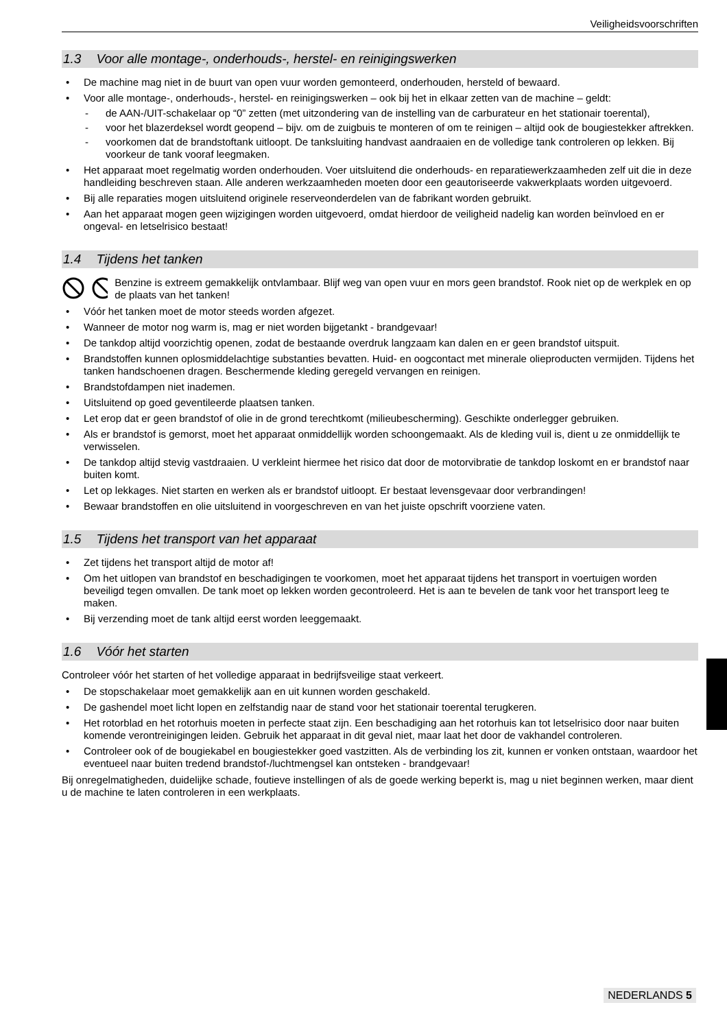Veiligheidsvoorschriften
1.3 Voor alle montage-, onderhouds-, herstel- en reinigingswerken
• De machine mag niet in de buurt van open vuur worden gemonteerd, onderhouden, hersteld of bewaard.
• Voor alle montage-, onderhouds-, herstel- en reinigingswerken – ook bij het in elkaar zetten van de machine – geldt:
- de AAN-/UIT-schakelaar op “0” zetten (met uitzondering van de instelling van de carburateur en het stationair toerental),
- voor het blazerdeksel wordt geopend – bijv. om de zuigbuis te monteren of om te reinigen – altijd ook de bougiestekker aftrekken.
- voorkomen dat de brandstoftank uitloopt. De tanksluiting handvast aandraaien en de volledige tank controleren op lekken. Bij voorkeur de tank vooraf leegmaken.
• Het apparaat moet regelmatig worden onderhouden. Voer uitsluitend die onderhouds- en reparatiewerkzaamheden zelf uit die in deze handleiding beschreven staan. Alle anderen werkzaamheden moeten door een geautoriseerde vakwerkplaats worden uitgevoerd.
• Bij alle reparaties mogen uitsluitend originele reserveonderdelen van de fabrikant worden gebruikt.
• Aan het apparaat mogen geen wijzigingen worden uitgevoerd, omdat hierdoor de veiligheid nadelig kan worden beïnvloed en er ongeval- en letselrisico bestaat!
1.4 Tijdens het tanken
Benzine is extreem gemakkelijk ontvlambaar. Blijf weg van open vuur en mors geen brandstof. Rook niet op de werkplek en op de plaats van het tanken!
• Vóór het tanken moet de motor steeds worden afgezet.
• Wanneer de motor nog warm is, mag er niet worden bijgetankt - brandgevaar!
• De tankdop altijd voorzichtig openen, zodat de bestaande overdruk langzaam kan dalen en er geen brandstof uitspuit.
• Brandstoffen kunnen oplosmiddelachtige substanties bevatten. Huid- en oogcontact met minerale olieproducten vermijden. Tijdens het tanken handschoenen dragen. Beschermende kleding geregeld vervangen en reinigen.
• Brandstofdampen niet inademen.
• Uitsluitend op goed geventileerde plaatsen tanken.
• Let erop dat er geen brandstof of olie in de grond terechtkomt (milieubescherming). Geschikte onderlegger gebruiken.
• Als er brandstof is gemorst, moet het apparaat onmiddellijk worden schoongemaakt. Als de kleding vuil is, dient u ze onmiddellijk te verwisselen.
• De tankdop altijd stevig vastdraaien. U verkleint hiermee het risico dat door de motorvibratie de tankdop loskomt en er brandstof naar buiten komt.
• Let op lekkages. Niet starten en werken als er brandstof uitloopt. Er bestaat levensgevaar door verbrandingen!
• Bewaar brandstoffen en olie uitsluitend in voorgeschreven en van het juiste opschrift voorziene vaten.
1.5 Tijdens het transport van het apparaat
• Zet tijdens het transport altijd de motor af!
• Om het uitlopen van brandstof en beschadigingen te voorkomen, moet het apparaat tijdens het transport in voertuigen worden beveiligd tegen omvallen. De tank moet op lekken worden gecontroleerd. Het is aan te bevelen de tank voor het transport leeg te maken.
• Bij verzending moet de tank altijd eerst worden leeggemaakt.
1.6 Vóór het starten
Controleer vóór het starten of het volledige apparaat in bedrijfsveilige staat verkeert.
• De stopschakelaar moet gemakkelijk aan en uit kunnen worden geschakeld.
• De gashendel moet licht lopen en zelfstandig naar de stand voor het stationair toerental terugkeren.
• Het rotorblad en het rotorhuis moeten in perfecte staat zijn. Een beschadiging aan het rotorhuis kan tot letselrisico door naar buiten komende verontreinigingen leiden. Gebruik het apparaat in dit geval niet, maar laat het door de vakhandel controleren.
• Controleer ook of de bougiekabel en bougiestekker goed vastzitten. Als de verbinding los zit, kunnen er vonken ontstaan, waardoor het eventueel naar buiten tredend brandstof-/luchtmengsel kan ontsteken - brandgevaar!
Bij onregelmatigheden, duidelijke schade, foutieve instellingen of als de goede werking beperkt is, mag u niet beginnen werken, maar dient u de machine te laten controleren in een werkplaats.
NEDERLANDS 5